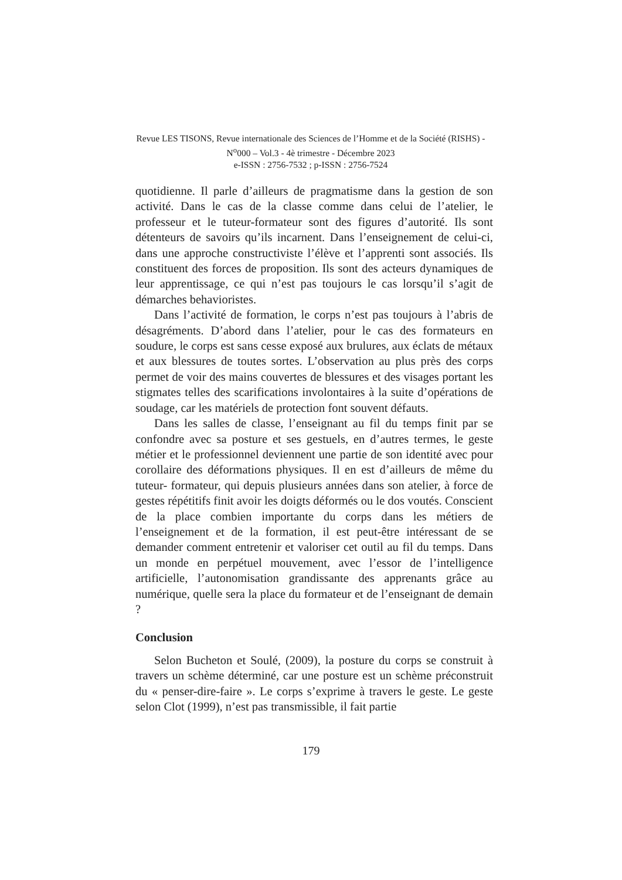Revue LES TISONS, Revue internationale des Sciences de l’Homme et de la Société (RISHS) - N<sup>o</sup>000 – Vol.3 - 4è trimestre - Décembre 2023
e-ISSN : 2756-7532 ; p-ISSN : 2756-7524
quotidienne. Il parle d’ailleurs de pragmatisme dans la gestion de son activité. Dans le cas de la classe comme dans celui de l’atelier, le professeur et le tuteur-formateur sont des figures d’autorité. Ils sont détenteurs de savoirs qu’ils incarnent. Dans l’enseignement de celui-ci, dans une approche constructiviste l’élève et l’apprenti sont associés. Ils constituent des forces de proposition. Ils sont des acteurs dynamiques de leur apprentissage, ce qui n’est pas toujours le cas lorsqu’il s’agit de démarches behavioristes.
Dans l’activité de formation, le corps n’est pas toujours à l’abris de désagréments. D’abord dans l’atelier, pour le cas des formateurs en soudure, le corps est sans cesse exposé aux brulures, aux éclats de métaux et aux blessures de toutes sortes. L’observation au plus près des corps permet de voir des mains couvertes de blessures et des visages portant les stigmates telles des scarifications involontaires à la suite d’opérations de soudage, car les matériels de protection font souvent défauts.
Dans les salles de classe, l’enseignant au fil du temps finit par se confondre avec sa posture et ses gestuels, en d’autres termes, le geste métier et le professionnel deviennent une partie de son identité avec pour corollaire des déformations physiques. Il en est d’ailleurs de même du tuteur- formateur, qui depuis plusieurs années dans son atelier, à force de gestes répétitifs finit avoir les doigts déformés ou le dos voutés. Conscient de la place combien importante du corps dans les métiers de l’enseignement et de la formation, il est peut-être intéressant de se demander comment entretenir et valoriser cet outil au fil du temps. Dans un monde en perpétuel mouvement, avec l’essor de l’intelligence artificielle, l’autonomisation grandissante des apprenants grâce au numérique, quelle sera la place du formateur et de l’enseignant de demain ?
Conclusion
Selon Bucheton et Soulé, (2009), la posture du corps se construit à travers un schème déterminé, car une posture est un schème préconstruit du « penser-dire-faire ». Le corps s’exprime à travers le geste. Le geste selon Clot (1999), n’est pas transmissible, il fait partie
179